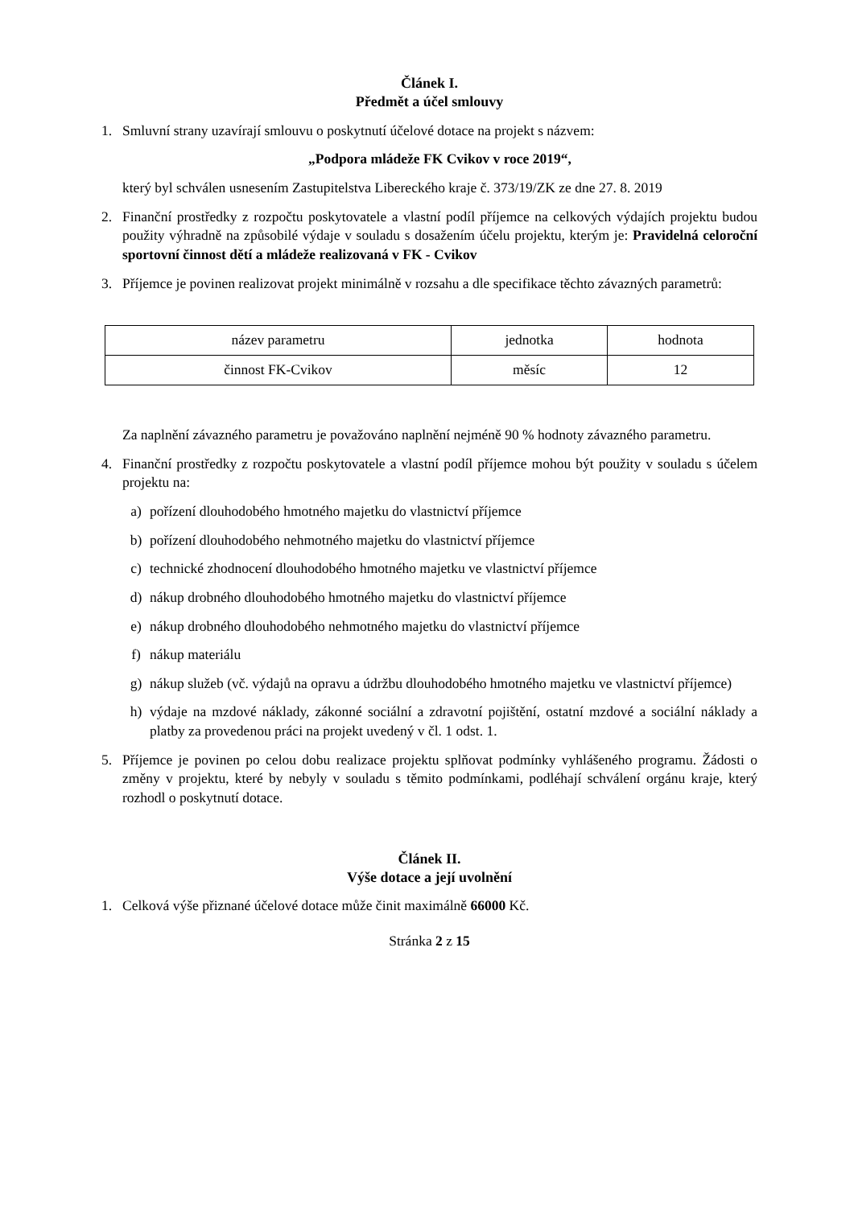Článek I.
Předmět a účel smlouvy
1. Smluvní strany uzavírají smlouvu o poskytnutí účelové dotace na projekt s názvem:
„Podpora mládeže FK Cvikov v roce 2019“,
který byl schválen usnesením Zastupitelstva Libereckého kraje č. 373/19/ZK ze dne 27. 8. 2019
2. Finanční prostředky z rozpočtu poskytovatele a vlastní podíl příjemce na celkových výdajích projektu budou použity výhradně na způsobilé výdaje v souladu s dosažením účelu projektu, kterým je: Pravidelná celoroční sportovní činnost dětí a mládeže realizovaná v FK - Cvikov
3. Příjemce je povinen realizovat projekt minimálně v rozsahu a dle specifikace těchto závazných parametrů:
| název parametru | jednotka | hodnota |
| činnost FK-Cvikov | měsíc | 12 |
Za naplnění závazného parametru je považováno naplnění nejméně 90 % hodnoty závazného parametru.
4. Finanční prostředky z rozpočtu poskytovatele a vlastní podíl příjemce mohou být použity v souladu s účelem projektu na:
a) pořízení dlouhodobého hmotného majetku do vlastnictví příjemce
b) pořízení dlouhodobého nehmotného majetku do vlastnictví příjemce
c) technické zhodnocení dlouhodobého hmotného majetku ve vlastnictví příjemce
d) nákup drobného dlouhodobého hmotného majetku do vlastnictví příjemce
e) nákup drobného dlouhodobého nehmotného majetku do vlastnictví příjemce
f) nákup materiálu
g) nákup služeb (vč. výdajů na opravu a údržbu dlouhodobého hmotného majetku ve vlastnictví příjemce)
h) výdaje na mzdové náklady, zákonné sociální a zdravotní pojištění, ostatní mzdové a sociální náklady a platby za provedenou práci na projekt uvedený v čl. 1 odst. 1.
5. Příjemce je povinen po celou dobu realizace projektu splňovat podmínky vyhlášeného programu. Žádosti o změny v projektu, které by nebyly v souladu s těmito podmínkami, podléhají schválení orgánu kraje, který rozhodl o poskytnutí dotace.
Článek II.
Výše dotace a její uvolnění
1. Celková výše přiznané účelové dotace může činit maximálně 66000 Kč.
Stránka 2 z 15